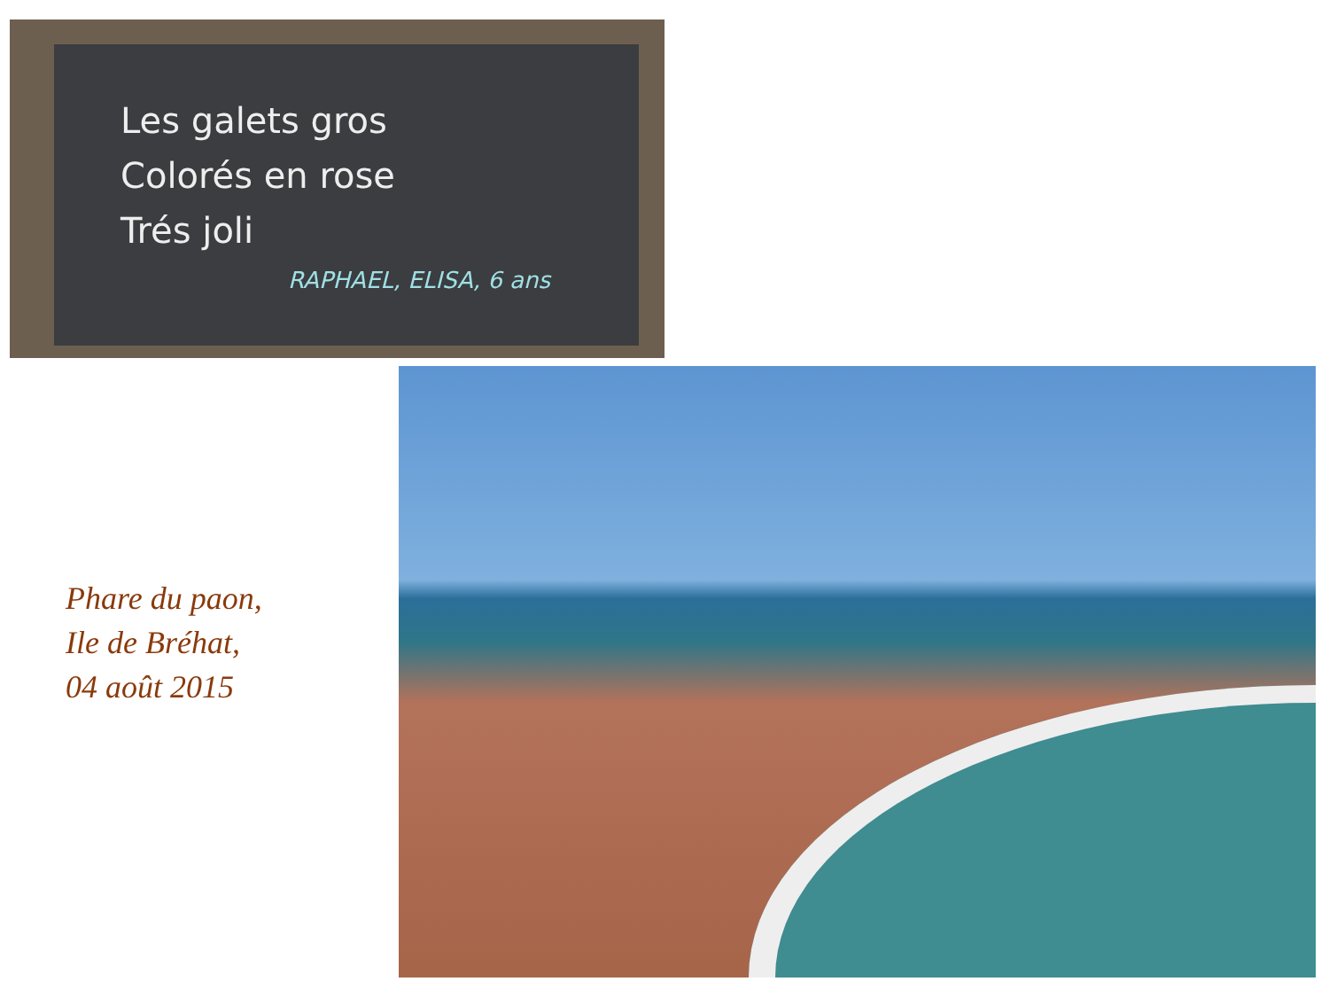Les galets gros
Colorés en rose
Trés joli
RAPHAEL, ELISA, 6 ans
Phare du paon,
Ile de Bréhat,
04 août 2015